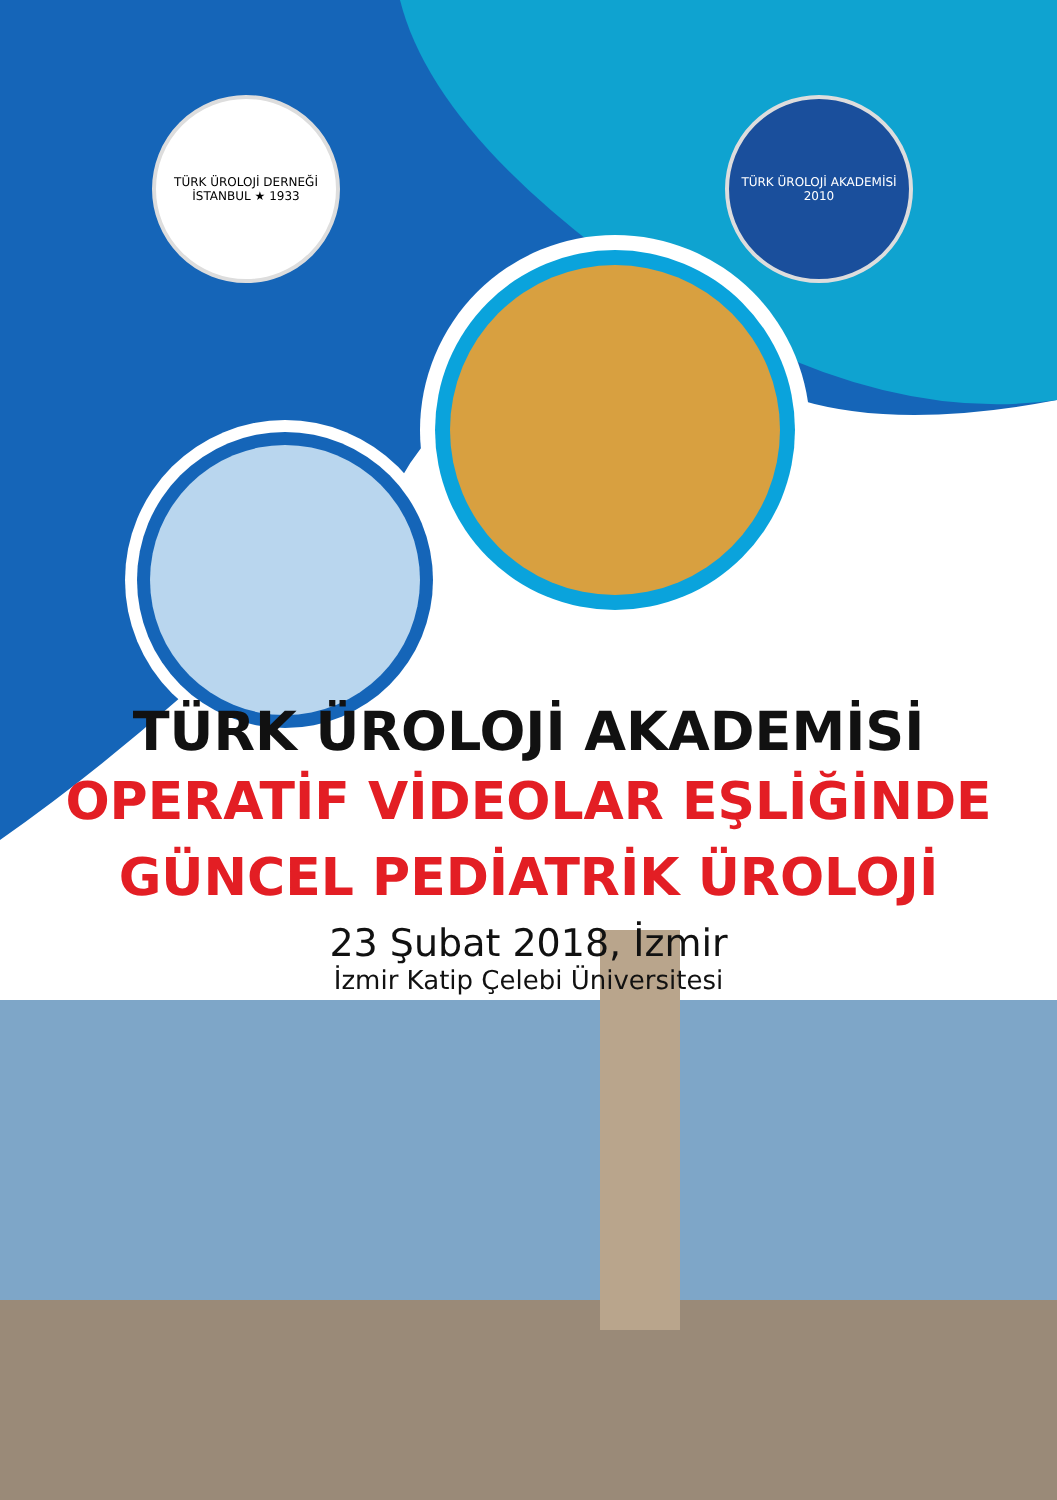TÜRK ÜROLOJİ DERNEĞİ
İSTANBUL ★ 1933
TÜRK ÜROLOJİ AKADEMİSİ
2010
TÜRK ÜROLOJİ AKADEMİSİ
OPERATİF VİDEOLAR EŞLİĞİNDE
GÜNCEL PEDİATRİK ÜROLOJİ
23 Şubat 2018, İzmir
İzmir Katip Çelebi Üniversitesi